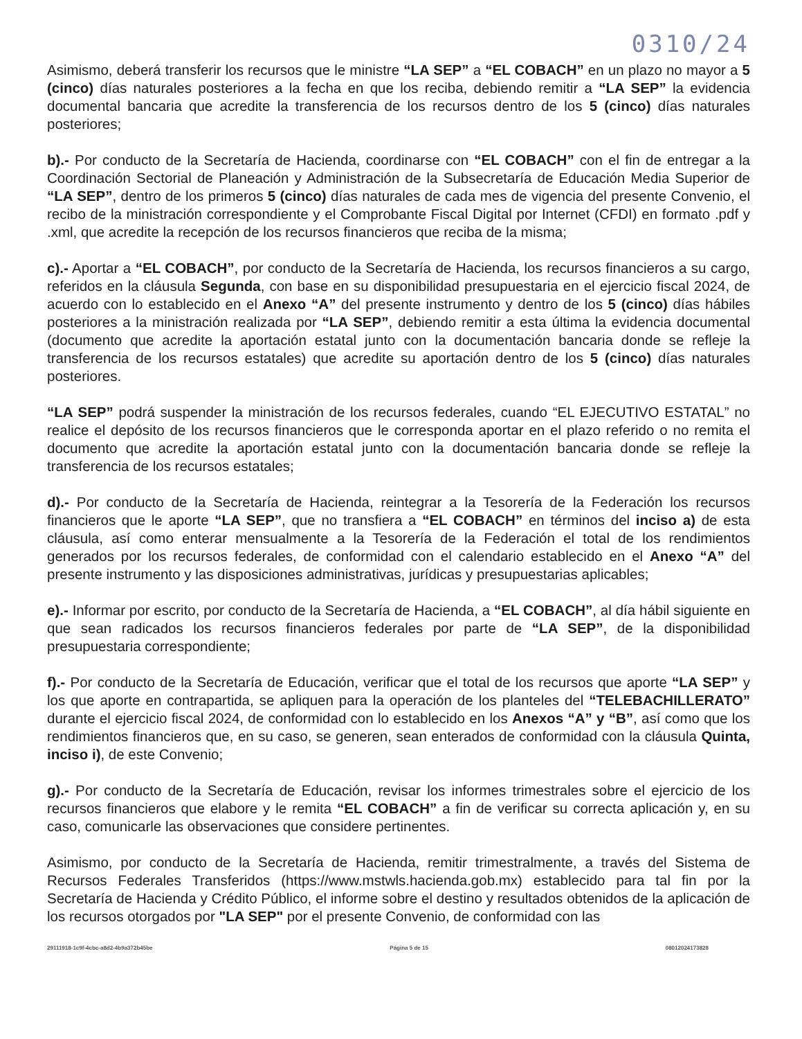0310/24
Asimismo, deberá transferir los recursos que le ministre “LA SEP” a “EL COBACH” en un plazo no mayor a 5 (cinco) días naturales posteriores a la fecha en que los reciba, debiendo remitir a “LA SEP” la evidencia documental bancaria que acredite la transferencia de los recursos dentro de los 5 (cinco) días naturales posteriores;
b).- Por conducto de la Secretaría de Hacienda, coordinarse con “EL COBACH” con el fin de entregar a la Coordinación Sectorial de Planeación y Administración de la Subsecretaría de Educación Media Superior de “LA SEP”, dentro de los primeros 5 (cinco) días naturales de cada mes de vigencia del presente Convenio, el recibo de la ministración correspondiente y el Comprobante Fiscal Digital por Internet (CFDI) en formato .pdf y .xml, que acredite la recepción de los recursos financieros que reciba de la misma;
c).- Aportar a “EL COBACH”, por conducto de la Secretaría de Hacienda, los recursos financieros a su cargo, referidos en la cláusula Segunda, con base en su disponibilidad presupuestaria en el ejercicio fiscal 2024, de acuerdo con lo establecido en el Anexo “A” del presente instrumento y dentro de los 5 (cinco) días hábiles posteriores a la ministración realizada por “LA SEP”, debiendo remitir a esta última la evidencia documental (documento que acredite la aportación estatal junto con la documentación bancaria donde se refleje la transferencia de los recursos estatales) que acredite su aportación dentro de los 5 (cinco) días naturales posteriores.
“LA SEP” podrá suspender la ministración de los recursos federales, cuando “EL EJECUTIVO ESTATAL” no realice el depósito de los recursos financieros que le corresponda aportar en el plazo referido o no remita el documento que acredite la aportación estatal junto con la documentación bancaria donde se refleje la transferencia de los recursos estatales;
d).- Por conducto de la Secretaría de Hacienda, reintegrar a la Tesorería de la Federación los recursos financieros que le aporte “LA SEP”, que no transfiera a “EL COBACH” en términos del inciso a) de esta cláusula, así como enterar mensualmente a la Tesorería de la Federación el total de los rendimientos generados por los recursos federales, de conformidad con el calendario establecido en el Anexo “A” del presente instrumento y las disposiciones administrativas, jurídicas y presupuestarias aplicables;
e).- Informar por escrito, por conducto de la Secretaría de Hacienda, a “EL COBACH”, al día hábil siguiente en que sean radicados los recursos financieros federales por parte de “LA SEP”, de la disponibilidad presupuestaria correspondiente;
f).- Por conducto de la Secretaría de Educación, verificar que el total de los recursos que aporte “LA SEP” y los que aporte en contrapartida, se apliquen para la operación de los planteles del “TELEBACHILLERATO” durante el ejercicio fiscal 2024, de conformidad con lo establecido en los Anexos “A” y “B”, así como que los rendimientos financieros que, en su caso, se generen, sean enterados de conformidad con la cláusula Quinta, inciso i), de este Convenio;
g).- Por conducto de la Secretaría de Educación, revisar los informes trimestrales sobre el ejercicio de los recursos financieros que elabore y le remita “EL COBACH” a fin de verificar su correcta aplicación y, en su caso, comunicarle las observaciones que considere pertinentes.
Asimismo, por conducto de la Secretaría de Hacienda, remitir trimestralmente, a través del Sistema de Recursos Federales Transferidos (https://www.mstwls.hacienda.gob.mx) establecido para tal fin por la Secretaría de Hacienda y Crédito Público, el informe sobre el destino y resultados obtenidos de la aplicación de los recursos otorgados por "LA SEP" por el presente Convenio, de conformidad con las
29111918-1c9f-4cbc-a8d2-4b9a372b45be Página 5 de 15 08012024173828